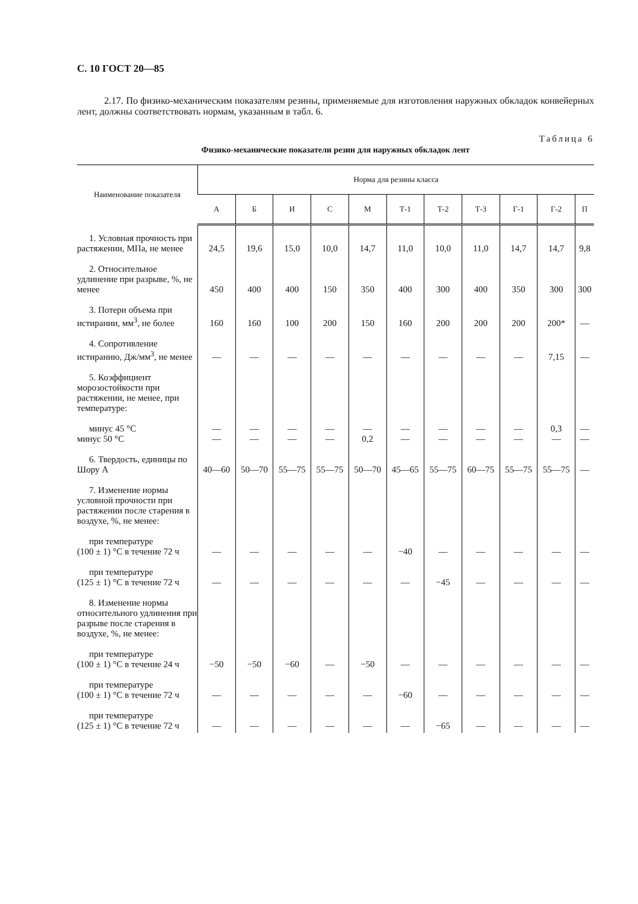С. 10 ГОСТ 20—85
2.17. По физико-механическим показателям резины, применяемые для изготовления наружных обкладок конвейерных лент, должны соответствовать нормам, указанным в табл. 6.
Таблица 6
Физико-механические показатели резин для наружных обкладок лент
| Наименование показателя | Норма для резины класса | | | | | | | | | | |
| --- | --- | --- | --- | --- | --- | --- | --- | --- | --- | --- | --- |
| | А | Б | И | С | М | Т-1 | Т-2 | Т-3 | Г-1 | Г-2 | П |
| 1. Условная прочность при растяжении, МПа, не менее | 24,5 | 19,6 | 15,0 | 10,0 | 14,7 | 11,0 | 10,0 | 11,0 | 14,7 | 14,7 | 9,8 |
| 2. Относительное удлинение при разрыве, %, не менее | 450 | 400 | 400 | 150 | 350 | 400 | 300 | 400 | 350 | 300 | 300 |
| 3. Потери объема при истирании, мм<sup>3</sup>, не более | 160 | 160 | 100 | 200 | 150 | 160 | 200 | 200 | 200 | 200* | — |
| 4. Сопротивление истиранию, Дж/мм<sup>3</sup>, не менее | — | — | — | — | — | — | — | — | — | 7,15 | — |
| 5. Коэффициент морозостойкости при растяжении, не менее, при температуре: | | | | | | | | | | | |
| минус 45 °С минус 50 °С | — — | — — | — — | — — | — 0,2 | — — | — — | — — | — — | 0,3 — | — — |
| 6. Твердость, единицы по Шору А | 40—60 | 50—70 | 55—75 | 55—75 | 50—70 | 45—65 | 55—75 | 60—75 | 55—75 | 55—75 | — |
| 7. Изменение нормы условной прочности при растяжении после старения в воздухе, %, не менее: | | | | | | | | | | | |
| при температуре (100 ± 1) °С в течение 72 ч | — | — | — | — | — | −40 | — | — | — | — | — |
| при температуре (125 ± 1) °С в течение 72 ч | — | — | — | — | — | — | −45 | — | — | — | — |
| 8. Изменение нормы относительного удлинения при разрыве после старения в воздухе, %, не менее: | | | | | | | | | | | |
| при температуре (100 ± 1) °С в течение 24 ч | −50 | −50 | −60 | — | −50 | — | — | — | — | — | — |
| при температуре (100 ± 1) °С в течение 72 ч | — | — | — | — | — | −60 | — | — | — | — | — |
| при температуре (125 ± 1) °С в течение 72 ч | — | — | — | — | — | — | −65 | — | — | — | — |